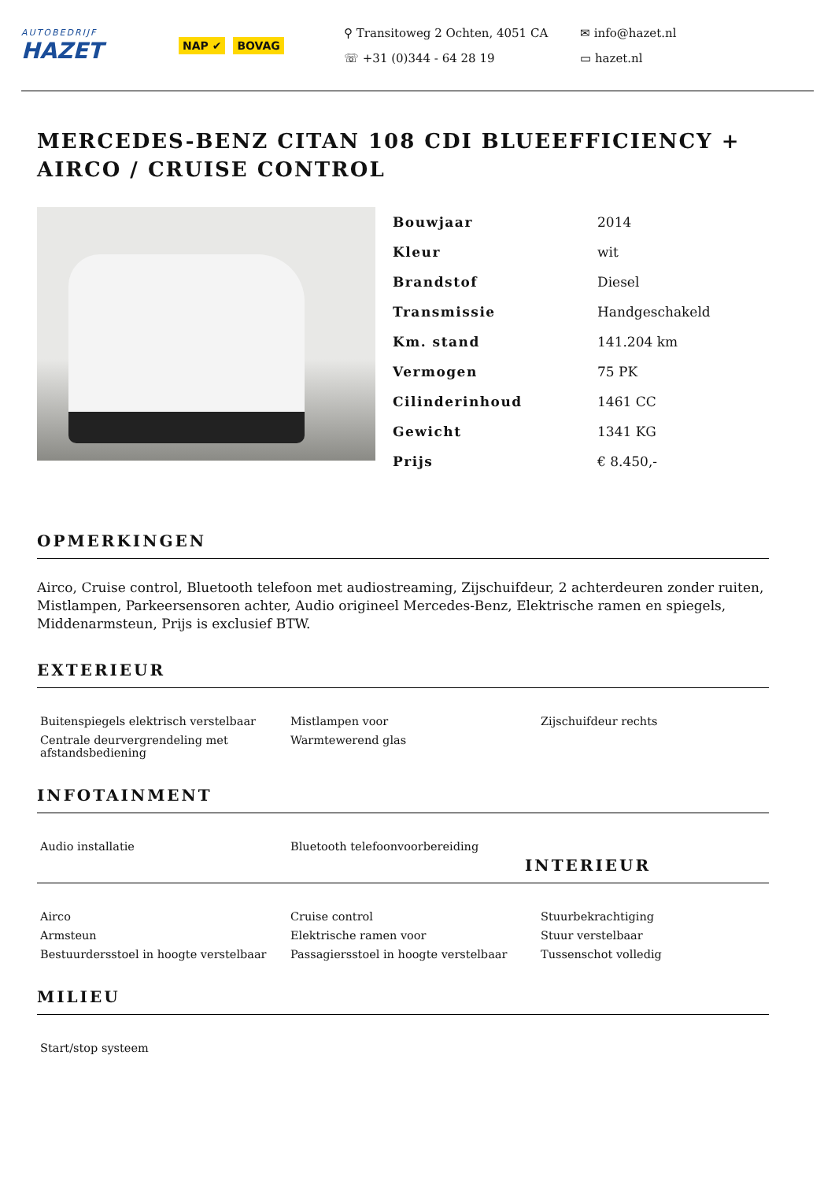AUTOBEDRIJF
HAZET
NAP ✔ BOVAG
⚲ Transitoweg 2 Ochten, 4051 CA
✉ info@hazet.nl
☏ +31 (0)344 - 64 28 19
▭ hazet.nl
MERCEDES-BENZ CITAN 108 CDI BLUEEFFICIENCY + AIRCO / CRUISE CONTROL
| Bouwjaar | 2014 |
| Kleur | wit |
| Brandstof | Diesel |
| Transmissie | Handgeschakeld |
| Km. stand | 141.204 km |
| Vermogen | 75 PK |
| Cilinderinhoud | 1461 CC |
| Gewicht | 1341 KG |
| Prijs | € 8.450,- |
OPMERKINGEN
Airco, Cruise control, Bluetooth telefoon met audiostreaming, Zijschuifdeur, 2 achterdeuren zonder ruiten, Mistlampen, Parkeersensoren achter, Audio origineel Mercedes-Benz, Elektrische ramen en spiegels, Middenarmsteun, Prijs is exclusief BTW.
EXTERIEUR
| Buitenspiegels elektrisch verstelbaar | Mistlampen voor | Zijschuifdeur rechts |
| Centrale deurvergrendeling met afstandsbediening | Warmtewerend glas | |
INFOTAINMENT
| Audio installatie | Bluetooth telefoonvoorbereiding | |
INTERIEUR
| Airco | Cruise control | Stuurbekrachtiging |
| Armsteun | Elektrische ramen voor | Stuur verstelbaar |
| Bestuurdersstoel in hoogte verstelbaar | Passagiersstoel in hoogte verstelbaar | Tussenschot volledig |
MILIEU
| Start/stop systeem | | |